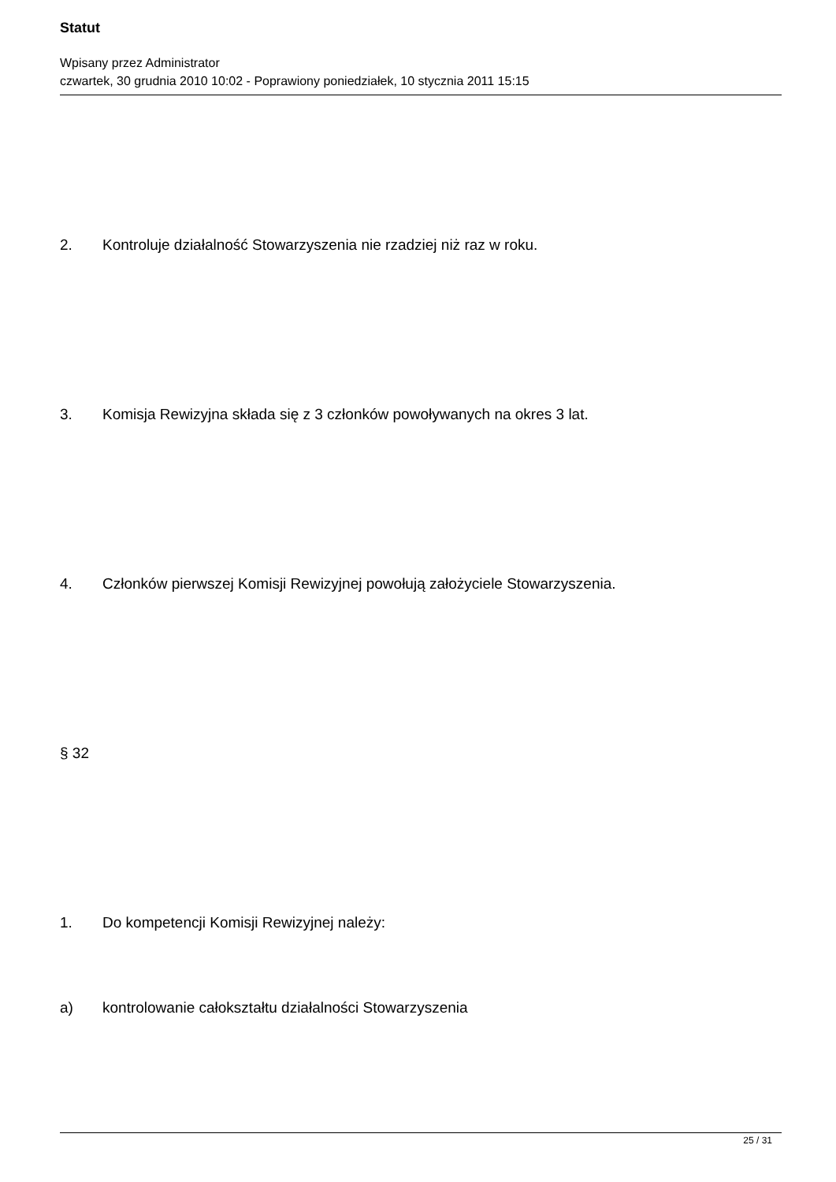Statut
Wpisany przez Administrator
czwartek, 30 grudnia 2010 10:02 - Poprawiony poniedziałek, 10 stycznia 2011 15:15
2. Kontroluje działalność Stowarzyszenia nie rzadziej niż raz w roku.
3. Komisja Rewizyjna składa się z 3 członków powoływanych na okres 3 lat.
4. Członków pierwszej Komisji Rewizyjnej powołują założyciele Stowarzyszenia.
§ 32
1. Do kompetencji Komisji Rewizyjnej należy:
a) kontrolowanie całokształtu działalności Stowarzyszenia
25 / 31